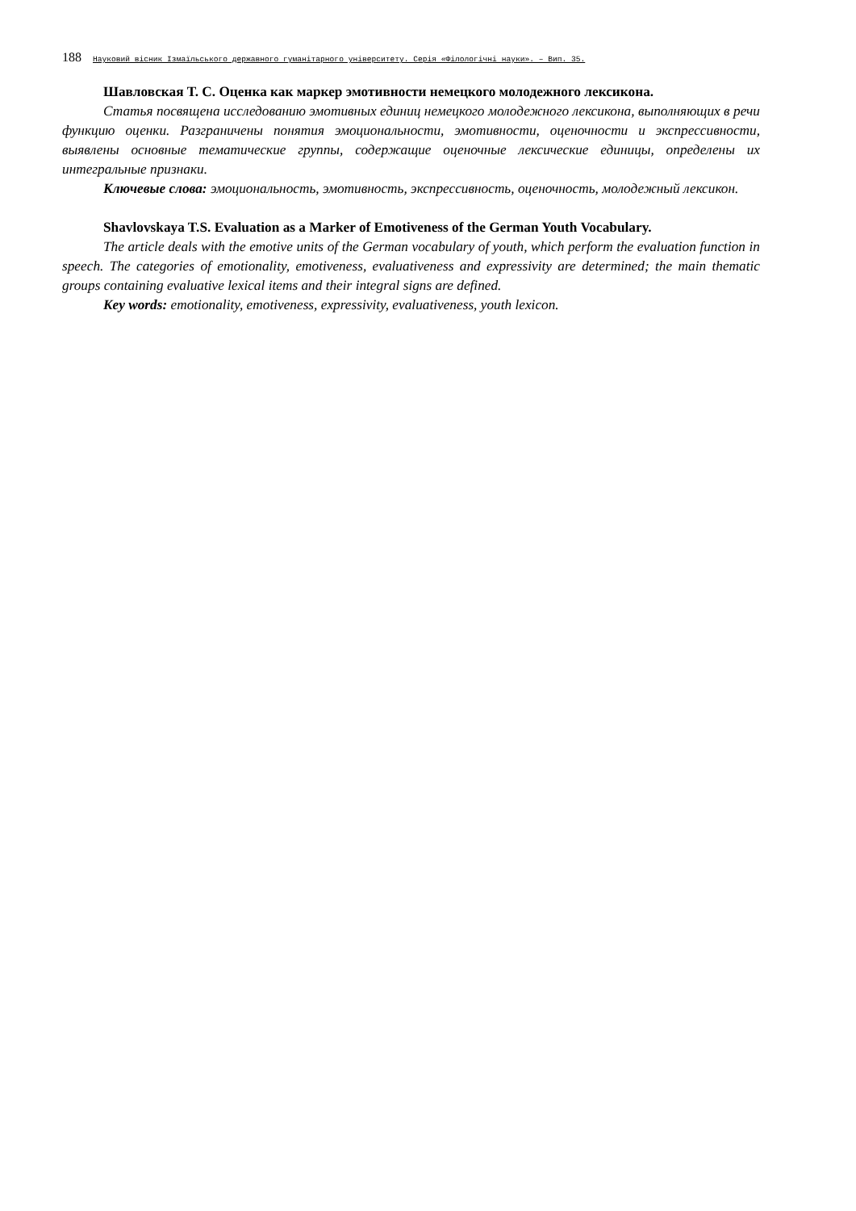188 Науковий вісник Ізмаїльського державного гуманітарного університету. Серія «Філологічні науки». – Вип. 35.
Шавловская Т. С. Оценка как маркер эмотивности немецкого молодежного лексикона.
Статья посвящена исследованию эмотивных единиц немецкого молодежного лексикона, выполняющих в речи функцию оценки. Разграничены понятия эмоциональности, эмотивности, оценочности и экспрессивности, выявлены основные тематические группы, содержащие оценочные лексические единицы, определены их интегральные признаки.
Ключевые слова: эмоциональность, эмотивность, экспрессивность, оценочность, молодежный лексикон.
Shavlovskaya T.S. Evaluation as a Marker of Emotiveness of the German Youth Vocabulary.
The article deals with the emotive units of the German vocabulary of youth, which perform the evaluation function in speech. The categories of emotionality, emotiveness, evaluativeness and expressivity are determined; the main thematic groups containing evaluative lexical items and their integral signs are defined.
Key words: emotionality, emotiveness, expressivity, evaluativeness, youth lexicon.